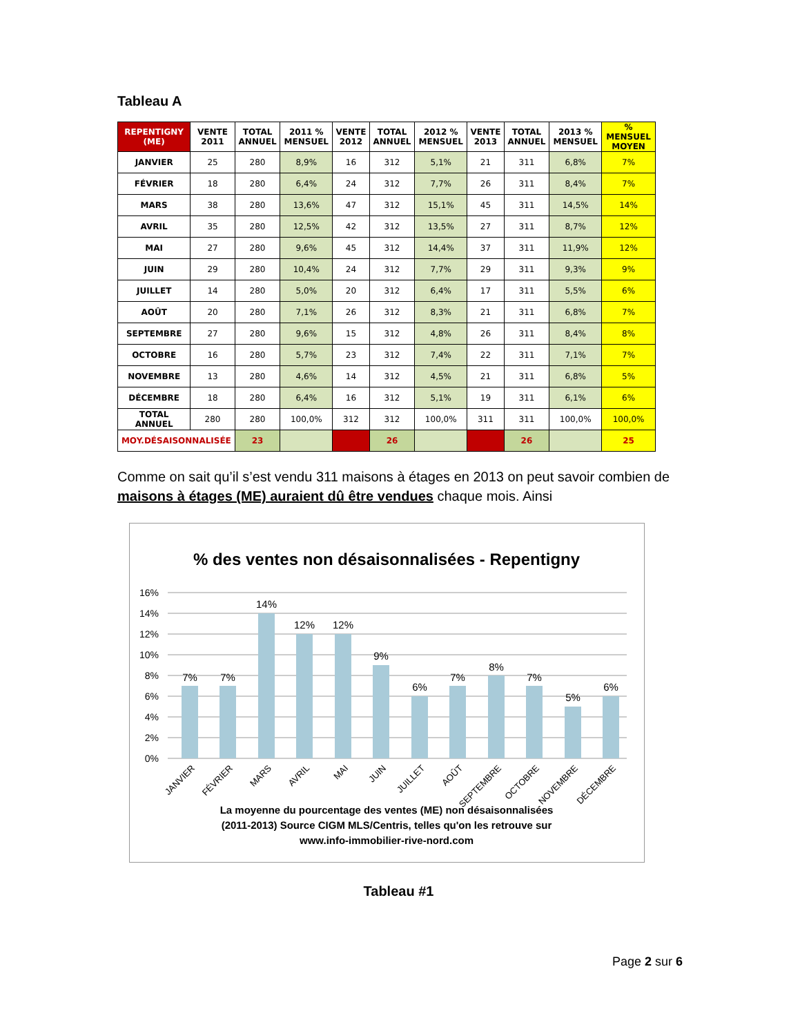Tableau A
| REPENTIGNY (ME) | VENTE 2011 | TOTAL ANNUEL | 2011 % MENSUEL | VENTE 2012 | TOTAL ANNUEL | 2012 % MENSUEL | VENTE 2013 | TOTAL ANNUEL | 2013 % MENSUEL | % MENSUEL MOYEN |
| --- | --- | --- | --- | --- | --- | --- | --- | --- | --- | --- |
| JANVIER | 25 | 280 | 8,9% | 16 | 312 | 5,1% | 21 | 311 | 6,8% | 7% |
| FÉVRIER | 18 | 280 | 6,4% | 24 | 312 | 7,7% | 26 | 311 | 8,4% | 7% |
| MARS | 38 | 280 | 13,6% | 47 | 312 | 15,1% | 45 | 311 | 14,5% | 14% |
| AVRIL | 35 | 280 | 12,5% | 42 | 312 | 13,5% | 27 | 311 | 8,7% | 12% |
| MAI | 27 | 280 | 9,6% | 45 | 312 | 14,4% | 37 | 311 | 11,9% | 12% |
| JUIN | 29 | 280 | 10,4% | 24 | 312 | 7,7% | 29 | 311 | 9,3% | 9% |
| JUILLET | 14 | 280 | 5,0% | 20 | 312 | 6,4% | 17 | 311 | 5,5% | 6% |
| AOÛT | 20 | 280 | 7,1% | 26 | 312 | 8,3% | 21 | 311 | 6,8% | 7% |
| SEPTEMBRE | 27 | 280 | 9,6% | 15 | 312 | 4,8% | 26 | 311 | 8,4% | 8% |
| OCTOBRE | 16 | 280 | 5,7% | 23 | 312 | 7,4% | 22 | 311 | 7,1% | 7% |
| NOVEMBRE | 13 | 280 | 4,6% | 14 | 312 | 4,5% | 21 | 311 | 6,8% | 5% |
| DÉCEMBRE | 18 | 280 | 6,4% | 16 | 312 | 5,1% | 19 | 311 | 6,1% | 6% |
| TOTAL ANNUEL | 280 | 280 | 100,0% | 312 | 312 | 100,0% | 311 | 311 | 100,0% | 100,0% |
| MOY.DÉSAISONNALISÉE | | 23 | | | 26 | | | 26 | | 25 |
Comme on sait qu’il s’est vendu 311 maisons à étages en 2013 on peut savoir combien de maisons à étages (ME) auraient dû être vendues chaque mois. Ainsi
% des ventes non désaisonnalisées - Repentigny
16%
14%
12%
10%
8%
6%
4%
2%
0%
7%
7%
14%
12%
12%
9%
6%
7%
8%
7%
5%
6%
JANVIER
FÉVRIER
MARS
AVRIL
MAI
JUIN
JUILLET
AOÛT
SEPTEMBRE
OCTOBRE
NOVEMBRE
DÉCEMBRE
La moyenne du pourcentage des ventes (ME) non désaisonnalisées
(2011-2013) Source CIGM MLS/Centris, telles qu'on les retrouve sur
www.info-immobilier-rive-nord.com
Tableau #1
Page 2 sur 6